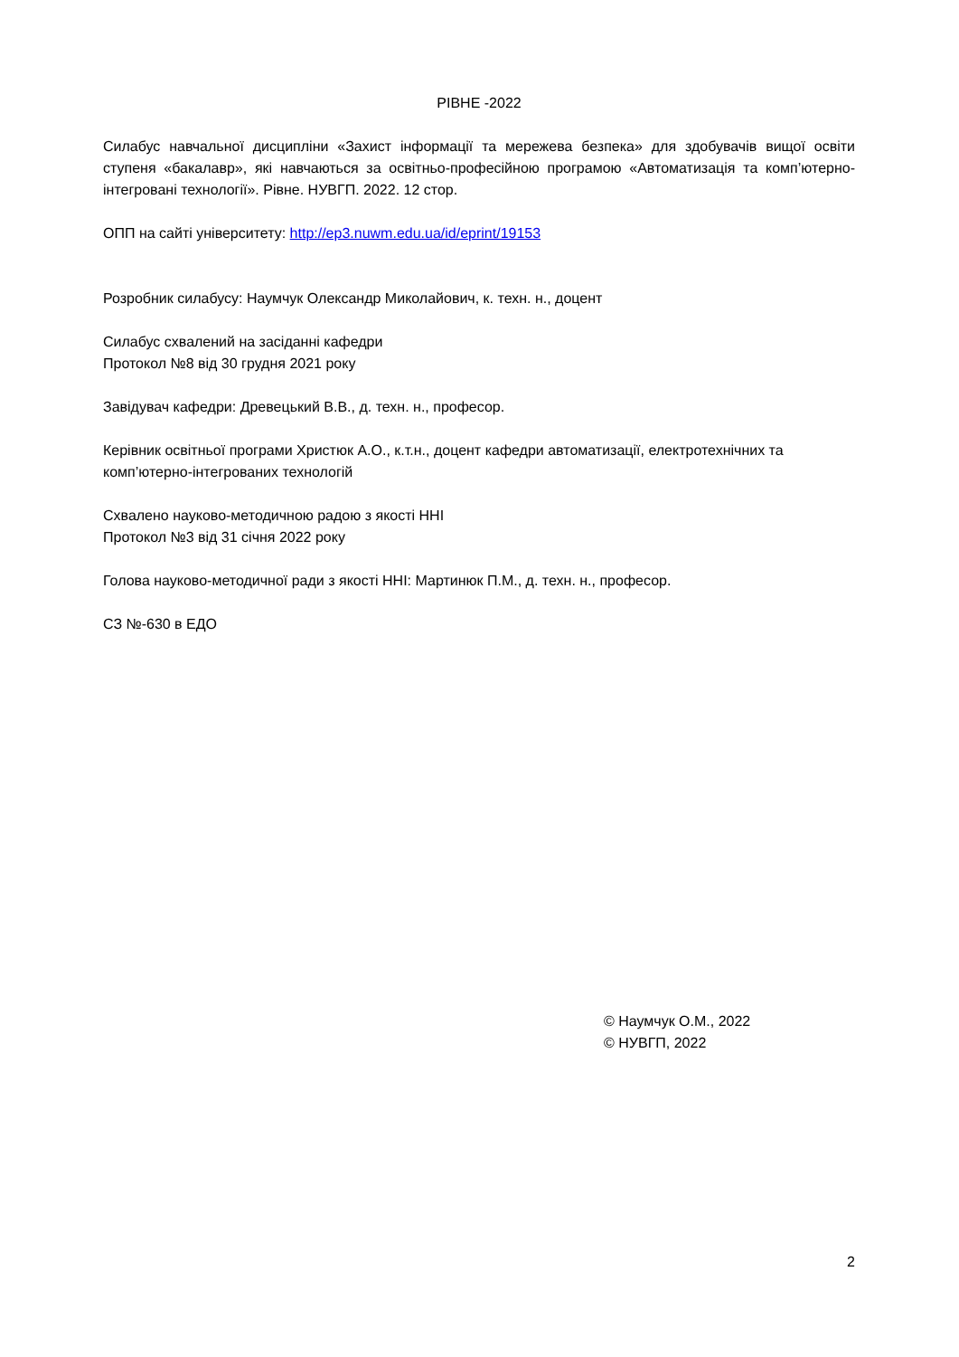РІВНЕ -2022
Силабус навчальної дисципліни «Захист інформації та мережева безпека» для здобувачів вищої освіти ступеня «бакалавр», які навчаються за освітньо-професійною програмою «Автоматизація та комп’ютерно-інтегровані технології». Рівне. НУВГП. 2022. 12 стор.
ОПП на сайті університету: http://ep3.nuwm.edu.ua/id/eprint/19153
Розробник силабусу: Наумчук Олександр Миколайович, к. техн. н., доцент
Силабус схвалений на засіданні кафедри
Протокол №8 від 30 грудня 2021 року
Завідувач кафедри: Древецький В.В., д. техн. н., професор.
Керівник освітньої програми Христюк А.О., к.т.н., доцент кафедри автоматизації, електротехнічних та комп’ютерно-інтегрованих технологій
Схвалено науково-методичною радою з якості ННІ
Протокол №3 від 31 січня 2022 року
Голова науково-методичної ради з якості ННІ: Мартинюк П.М., д. техн. н., професор.
СЗ №-630 в ЕДО
© Наумчук О.М., 2022
© НУВГП, 2022
2